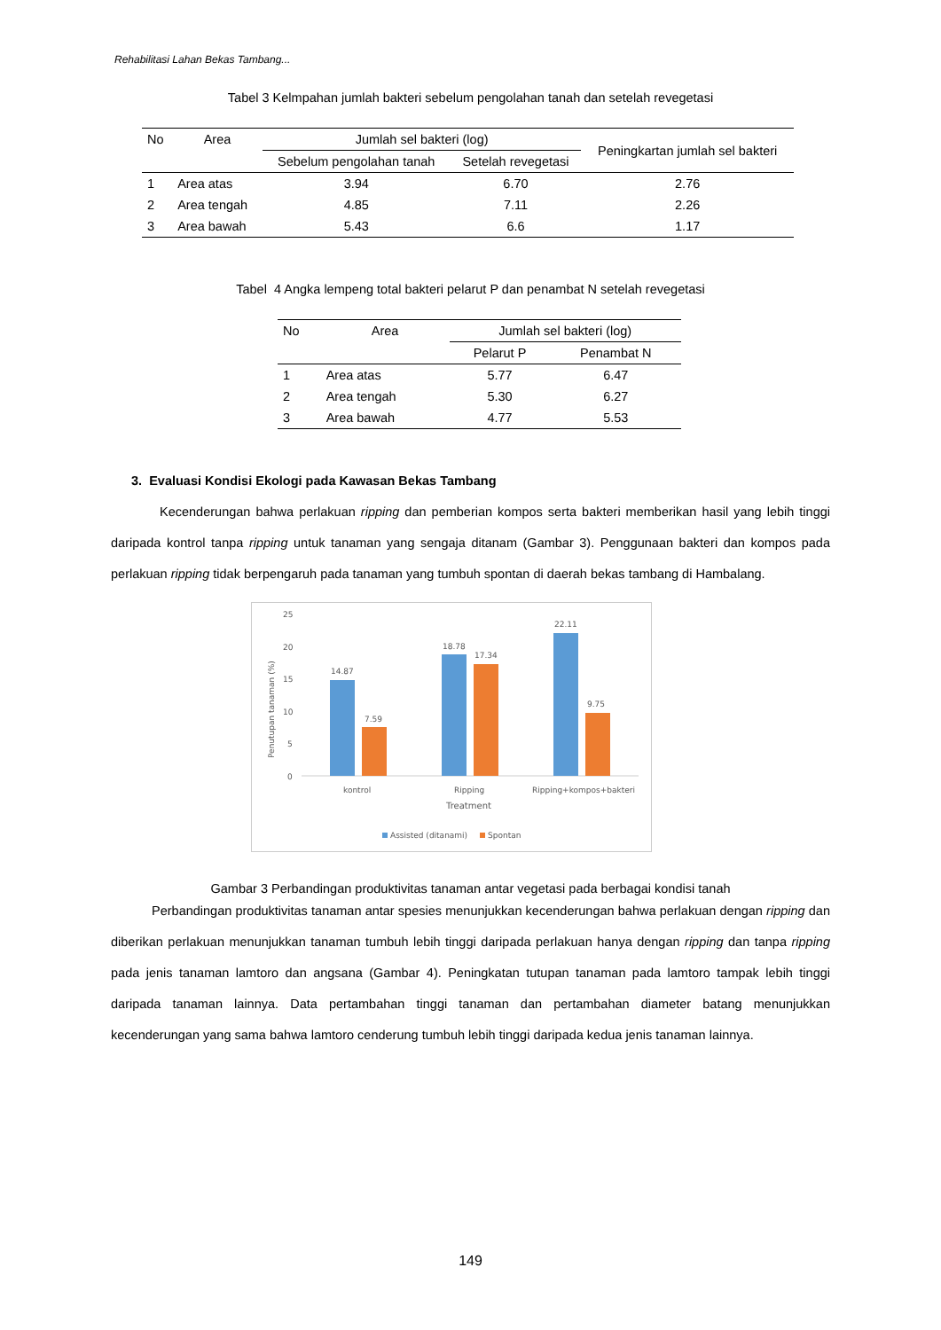Rehabilitasi Lahan Bekas Tambang...
Tabel 3 Kelmpahan jumlah bakteri sebelum pengolahan tanah dan setelah revegetasi
| No | Area | Jumlah sel bakteri (log) | | Peningkartan jumlah sel bakteri |
| --- | --- | --- | --- | --- |
| | | Sebelum pengolahan tanah | Setelah revegetasi | |
| 1 | Area atas | 3.94 | 6.70 | 2.76 |
| 2 | Area tengah | 4.85 | 7.11 | 2.26 |
| 3 | Area bawah | 5.43 | 6.6 | 1.17 |
Tabel 4 Angka lempeng total bakteri pelarut P dan penambat N setelah revegetasi
| No | Area | Jumlah sel bakteri (log) | |
| --- | --- | --- | --- |
| | | Pelarut P | Penambat N |
| 1 | Area atas | 5.77 | 6.47 |
| 2 | Area tengah | 5.30 | 6.27 |
| 3 | Area bawah | 4.77 | 5.53 |
3. Evaluasi Kondisi Ekologi pada Kawasan Bekas Tambang
Kecenderungan bahwa perlakuan ripping dan pemberian kompos serta bakteri memberikan hasil yang lebih tinggi daripada kontrol tanpa ripping untuk tanaman yang sengaja ditanam (Gambar 3). Penggunaan bakteri dan kompos pada perlakuan ripping tidak berpengaruh pada tanaman yang tumbuh spontan di daerah bekas tambang di Hambalang.
Penutupan tanaman (%)
25
20
15
10
5
0
14.87
7.59
18.78
17.34
22.11
9.75
kontrol
Ripping
Ripping+kompos+bakteri
Treatment
Assisted (ditanami)
Spontan
Gambar 3 Perbandingan produktivitas tanaman antar vegetasi pada berbagai kondisi tanah
Perbandingan produktivitas tanaman antar spesies menunjukkan kecenderungan bahwa perlakuan dengan ripping dan diberikan perlakuan menunjukkan tanaman tumbuh lebih tinggi daripada perlakuan hanya dengan ripping dan tanpa ripping pada jenis tanaman lamtoro dan angsana (Gambar 4). Peningkatan tutupan tanaman pada lamtoro tampak lebih tinggi daripada tanaman lainnya. Data pertambahan tinggi tanaman dan pertambahan diameter batang menunjukkan kecenderungan yang sama bahwa lamtoro cenderung tumbuh lebih tinggi daripada kedua jenis tanaman lainnya.
149